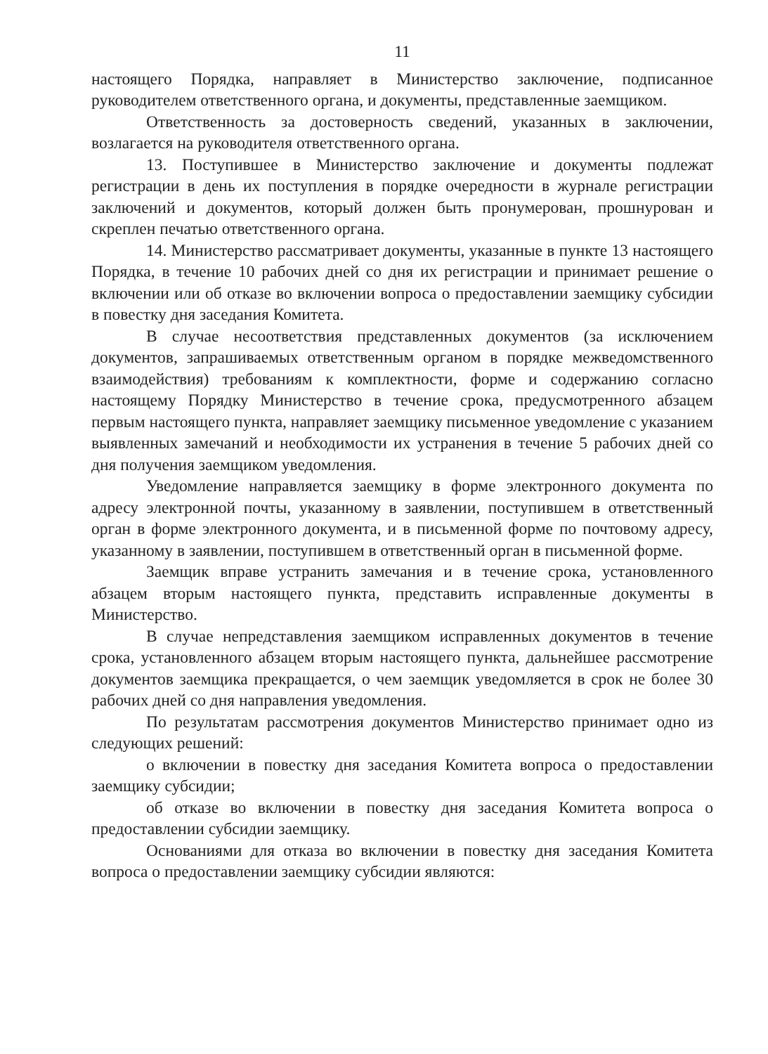11
настоящего Порядка, направляет в Министерство заключение, подписанное руководителем ответственного органа, и документы, представленные заемщиком.
Ответственность за достоверность сведений, указанных в заключении, возлагается на руководителя ответственного органа.
13. Поступившее в Министерство заключение и документы подлежат регистрации в день их поступления в порядке очередности в журнале регистрации заключений и документов, который должен быть пронумерован, прошнурован и скреплен печатью ответственного органа.
14. Министерство рассматривает документы, указанные в пункте 13 настоящего Порядка, в течение 10 рабочих дней со дня их регистрации и принимает решение о включении или об отказе во включении вопроса о предоставлении заемщику субсидии в повестку дня заседания Комитета.
В случае несоответствия представленных документов (за исключением документов, запрашиваемых ответственным органом в порядке межведомственного взаимодействия) требованиям к комплектности, форме и содержанию согласно настоящему Порядку Министерство в течение срока, предусмотренного абзацем первым настоящего пункта, направляет заемщику письменное уведомление с указанием выявленных замечаний и необходимости их устранения в течение 5 рабочих дней со дня получения заемщиком уведомления.
Уведомление направляется заемщику в форме электронного документа по адресу электронной почты, указанному в заявлении, поступившем в ответственный орган в форме электронного документа, и в письменной форме по почтовому адресу, указанному в заявлении, поступившем в ответственный орган в письменной форме.
Заемщик вправе устранить замечания и в течение срока, установленного абзацем вторым настоящего пункта, представить исправленные документы в Министерство.
В случае непредставления заемщиком исправленных документов в течение срока, установленного абзацем вторым настоящего пункта, дальнейшее рассмотрение документов заемщика прекращается, о чем заемщик уведомляется в срок не более 30 рабочих дней со дня направления уведомления.
По результатам рассмотрения документов Министерство принимает одно из следующих решений:
о включении в повестку дня заседания Комитета вопроса о предоставлении заемщику субсидии;
об отказе во включении в повестку дня заседания Комитета вопроса о предоставлении субсидии заемщику.
Основаниями для отказа во включении в повестку дня заседания Комитета вопроса о предоставлении заемщику субсидии являются: